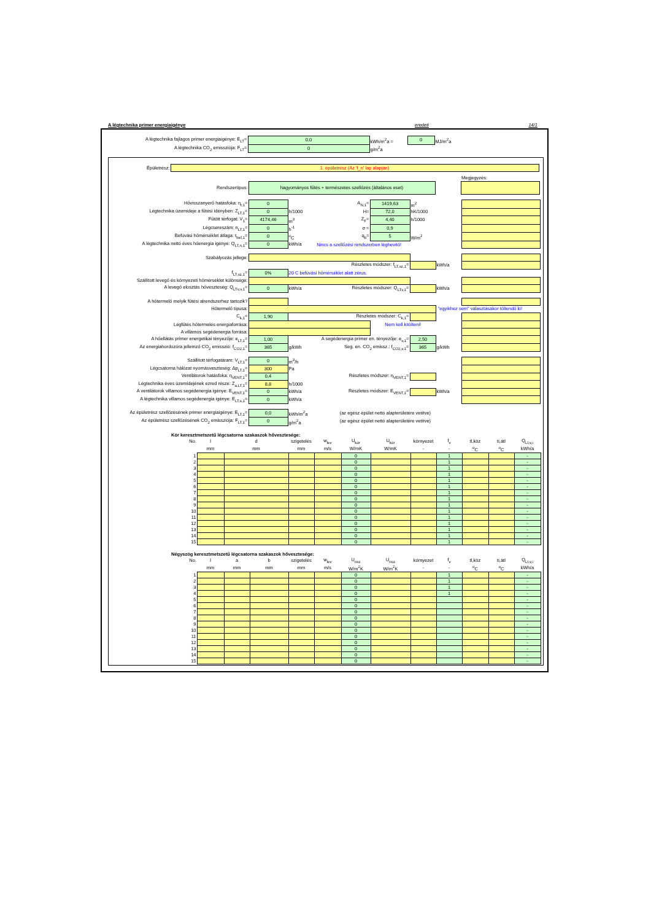A légtechnika primer energiaigénye eredeti 14/1
| A légtechnika fajlagos primer energiaigénye: E<sub>LT</sub>= | 0,0 | kWh/m<sup>2</sup>a = | 0 | MJ/m<sup>2</sup>a |
| A légtechnika CO<sub>2</sub> emissziója: F<sub>LT</sub>= | 0 | g/m<sup>2</sup>a | | |
| Épületrész: | 1. épületrész (Az 'f_n' lap alapján) |
| | | | Megjegyzés: |
| Rendszertípus: | hagyományos fűtés + természetes szellőzés (általános eset) | | |
| Hővisszanyerő hatásfoka: η<sub>r,1</sub>= | 0 | | A<sub>N,1</sub>= | 1419,63 | m<sup>2</sup> | | |
| Légtechnika üzemideje a fűtési idényben: Z<sub>LT,1</sub>= | 0 | h/1000 | H= | 72,0 | hK/1000 | | |
| Fűtött térfogat: V<sub>1</sub>= | 4174,46 | m<sup>3</sup> | Z<sub>F</sub>= | 4,40 | h/1000 | | |
| Légcsereszám: n<sub>LT,1</sub>= | 0 | h<sup>-1</sup> | σ = | 0,9 | | | |
| Befúvási hőmérséklet átlaga: t<sub>bef,1</sub>= | 0 | <sup>o</sup> C | q<sub>b</sub>= | 5 | W/m<sup>2</sup> | | |
| A légtechnika nettó éves hőenergia igénye: Q<sub>LT,n,1</sub>= | 0 | kWh/a | Nincs a szellőzési rendszerben léghevítő! | | | | |
| Szabályozás jellege: | | | | | | |
| | | | Részletes módszer: f<sub>LT,sz,1</sub>= | | kWh/a | |
| f<sub>LT,sz,1</sub>= | 0% | 20 C befúvási hőmérséklet alatt zérus. | | | | |
| Szállított levegő és környezeti hőmérséklet különsége: | | | | | | |
| A levegő elosztás hőveszteség: Q<sub>LTv,v,1</sub>= | 0 | kWh/a | Részletes módszer: Q<sub>LTv,1</sub>= | | kWh/a | |
| A hőtermelő melyik fűtési alrendszerhez tartozik? | | | | | | | |
| Hőtermelő típusa: | | | | | | "egyikhez sem" választásakor töltendő ki! | |
| C<sub>k,1</sub>= | 1,90 | | Részletes módszer: C<sub>k,1</sub>= | | | | |
| Légfűtés hőtermelés energiaforrása: | | | | Nem kell kitölteni! | | | |
| A villamos segédenergia forrása: | | | | | | | |
| A hőellátás primer energetikai tényezője: e<sub>LT,1</sub>= | 1,00 | A segédenergia primer en. tényezője: e<sub>v,1</sub>= | | | 2,50 | | |
| Az energiahordozóra jellemző CO<sub>2</sub> emisszió: f<sub>CO2,1</sub>= | 365 | g/kWh | Seg. en. CO<sub>2</sub> emissz.: f<sub>CO2,v,1</sub>= | | 365 | g/kWh | |
| Szállított térfogatáram: V<sub>LT,1</sub>= | 0 | m<sup>3</sup>/h | | | | | |
| Légcsatorna hálózat nyomásveszteség: Δp<sub>LT,1</sub>= | 300 | Pa | | | | | |
| Ventilátorok hatásfoka: η<sub>VENT,1</sub>= | 0,4 | | Részletes módszer: η<sub>VENT,1</sub>= | | | | |
| Légtechnika éves üzemidejének ezred része: Z<sub>a,LT,1</sub>= | 8,8 | h/1000 | | | | | |
| A ventilátorok villamos segédenergia igénye: E<sub>VENT,1</sub>= | 0 | kWh/a | Részletes módszer: E<sub>VENT,1</sub>= | | | kWh/a | |
| A légtechnika villamos segédenergia igénye: E<sub>LT,s,1</sub>= | 0 | kWh/a | | | | | |
| Az épületrész szellőzésének primer energiaigénye: E<sub>LT,1</sub>= | 0,0 | kWh/m<sup>2</sup>a | (az egész épület nettó alapterületére vetítve) |
| Az épületrész szellőzésének CO<sub>2</sub> emissziója: F<sub>LT,1</sub>= | 0 | g/m<sup>2</sup>a | (az egész épület nettó alapterületére vetítve) |
Kör keresztmetszetű légcsatorna szakaszok hővesztesége:
| No. | l | d | szigetelés | w<sub>lev</sub> | U<sub>kör</sub> | U<sub>kör</sub> | környezet | f<sub>v</sub> | tl,köz | ti,átl | Q<sub>Lt,v,i</sub> |
| | mm | mm | mm | m/s | W/mK | W/mK | - | - | <sup>o</sup> C | <sup>o</sup> C | kWh/a |
| 1 | | | | | 0 | | | 1 | | | - |
| 2 | | | | | 0 | | | 1 | | | - |
| 3 | | | | | 0 | | | 1 | | | - |
| 4 | | | | | 0 | | | 1 | | | - |
| 5 | | | | | 0 | | | 1 | | | - |
| 6 | | | | | 0 | | | 1 | | | - |
| 7 | | | | | 0 | | | 1 | | | - |
| 8 | | | | | 0 | | | 1 | | | - |
| 9 | | | | | 0 | | | 1 | | | - |
| 10 | | | | | 0 | | | 1 | | | - |
| 11 | | | | | 0 | | | 1 | | | - |
| 12 | | | | | 0 | | | 1 | | | - |
| 13 | | | | | 0 | | | 1 | | | - |
| 14 | | | | | 0 | | | 1 | | | - |
| 15 | | | | | 0 | | | 1 | | | - |
Négyszög keresztmetszetű légcsatorna szakaszok hővesztesége:
| No. | l | a | b | szigetelés | w<sub>lev</sub> | U<sub>nsz</sub> | U<sub>nsz</sub> | környezet | f<sub>v</sub> | tl,köz | ti,átl | Q<sub>Lt,v,i</sub> |
| | mm | mm | mm | mm | m/s | W/m<sup>2</sup>K | W/m<sup>2</sup>K | - | - | <sup>o</sup> C | <sup>o</sup> C | kWh/a |
| 1 | | | | | | 0 | | | 1 | | | - |
| 2 | | | | | | 0 | | | 1 | | | - |
| 3 | | | | | | 0 | | | 1 | | | - |
| 4 | | | | | | 0 | | | 1 | | | - |
| 5 | | | | | | 0 | | | | | | - |
| 6 | | | | | | 0 | | | | | | - |
| 7 | | | | | | 0 | | | | | | - |
| 8 | | | | | | 0 | | | | | | - |
| 9 | | | | | | 0 | | | | | | - |
| 10 | | | | | | 0 | | | | | | - |
| 11 | | | | | | 0 | | | | | | - |
| 12 | | | | | | 0 | | | | | | - |
| 13 | | | | | | 0 | | | | | | - |
| 14 | | | | | | 0 | | | | | | - |
| 15 | | | | | | 0 | | | | | | - |